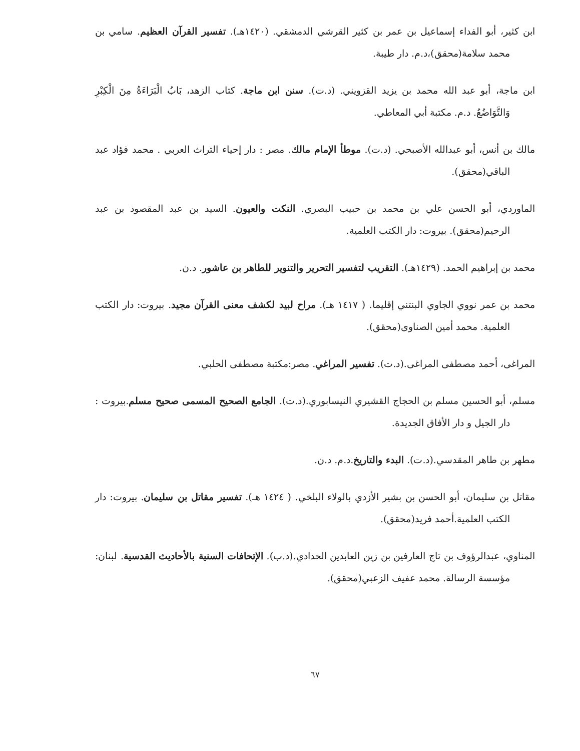ابن كثير، أبو الفداء إسماعيل بن عمر بن كثير القرشي الدمشقي. (١٤٢٠هـ). تفسير القرآن العظيم. سامي بن محمد سلامة(محقق)،د.م. دار طيبة.
ابن ماجة، أبو عبد الله محمد بن يزيد القزويني. (د.ت). سنن ابن ماجة. كتاب الزهد، بَابُ الْبَرَاءَةُ مِنَ الْكِبْرِ وَالتَّوَاضُعُ. د.م. مكتبة أبي المعاطي.
مالك بن أنس، أبو عبدالله الأصبحي. (د.ت). موطأ الإمام مالك. مصر : دار إحياء التراث العربي . محمد فؤاد عبد الباقي(محقق).
الماوردي، أبو الحسن علي بن محمد بن حبيب البصري. النكت والعيون. السيد بن عبد المقصود بن عبد الرحيم(محقق). بيروت: دار الكتب العلمية.
محمد بن إبراهيم الحمد. (١٤٢٩هـ). التقريب لتفسير التحرير والتنوير للطاهر بن عاشور. د.ن.
محمد بن عمر نووي الجاوي البنتني إقليما. ( ١٤١٧ هـ). مراح لبيد لكشف معنى القرآن مجيد. بيروت: دار الكتب العلمية. محمد أمين الصناوى(محقق).
المراغى، أحمد مصطفى المراغى.(د.ت). تفسير المراغي. مصر:مكتبة مصطفى الحلبي.
مسلم، أبو الحسين مسلم بن الحجاج القشيري النيسابوري.(د.ت). الجامع الصحيح المسمى صحيح مسلم.بيروت : دار الجيل و دار الأفاق الجديدة.
مطهر بن طاهر المقدسي.(د.ت). البدء والتاريخ.د.م. د.ن.
مقاتل بن سليمان، أبو الحسن بن بشير الأزدي بالولاء البلخي. ( ١٤٢٤ هـ). تفسير مقاتل بن سليمان. بيروت: دار الكتب العلمية.أحمد فريد(محقق).
المناوي، عبدالرؤوف بن تاج العارفين بن زين العابدين الحدادي.(د.ب). الإتحافات السنية بالأحاديث القدسية. لبنان: مؤسسة الرسالة. محمد عفيف الزعبي(محقق).
٦٧